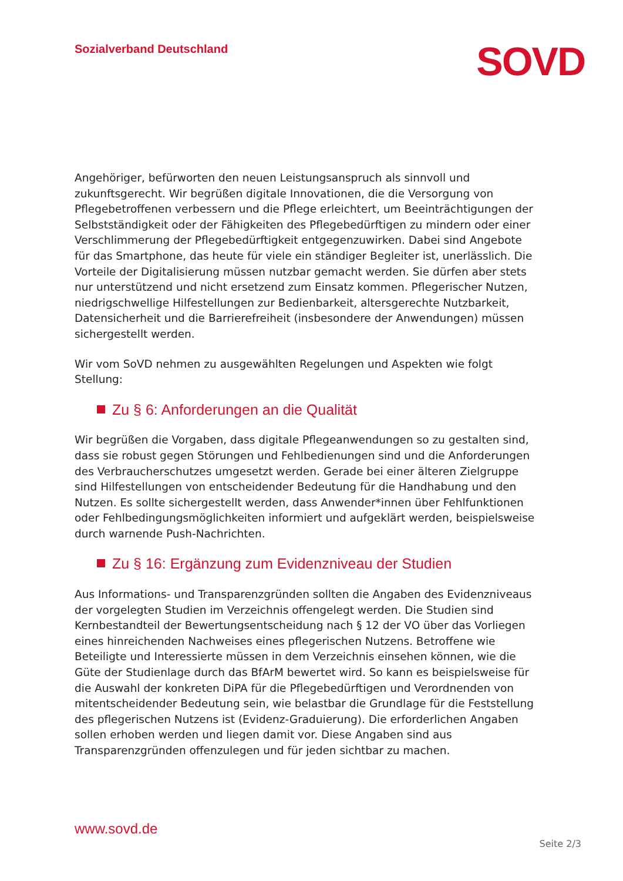Sozialverband Deutschland
SOVD
Angehöriger, befürworten den neuen Leistungsanspruch als sinnvoll und zukunftsgerecht. Wir begrüßen digitale Innovationen, die die Versorgung von Pflegebetroffenen verbessern und die Pflege erleichtert, um Beeinträchtigungen der Selbstständigkeit oder der Fähigkeiten des Pflegebedürftigen zu mindern oder einer Verschlimmerung der Pflegebedürftigkeit entgegenzuwirken. Dabei sind Angebote für das Smartphone, das heute für viele ein ständiger Begleiter ist, unerlässlich. Die Vorteile der Digitalisierung müssen nutzbar gemacht werden. Sie dürfen aber stets nur unterstützend und nicht ersetzend zum Einsatz kommen. Pflegerischer Nutzen, niedrigschwellige Hilfestellungen zur Bedienbarkeit, altersgerechte Nutzbarkeit, Datensicherheit und die Barrierefreiheit (insbesondere der Anwendungen) müssen sichergestellt werden.
Wir vom SoVD nehmen zu ausgewählten Regelungen und Aspekten wie folgt Stellung:
Zu § 6: Anforderungen an die Qualität
Wir begrüßen die Vorgaben, dass digitale Pflegeanwendungen so zu gestalten sind, dass sie robust gegen Störungen und Fehlbedienungen sind und die Anforderungen des Verbraucherschutzes umgesetzt werden. Gerade bei einer älteren Zielgruppe sind Hilfestellungen von entscheidender Bedeutung für die Handhabung und den Nutzen. Es sollte sichergestellt werden, dass Anwender*innen über Fehlfunktionen oder Fehlbedingungsmöglichkeiten informiert und aufgeklärt werden, beispielsweise durch warnende Push-Nachrichten.
Zu § 16: Ergänzung zum Evidenzniveau der Studien
Aus Informations- und Transparenzgründen sollten die Angaben des Evidenzniveaus der vorgelegten Studien im Verzeichnis offengelegt werden. Die Studien sind Kernbestandteil der Bewertungsentscheidung nach § 12 der VO über das Vorliegen eines hinreichenden Nachweises eines pflegerischen Nutzens. Betroffene wie Beteiligte und Interessierte müssen in dem Verzeichnis einsehen können, wie die Güte der Studienlage durch das BfArM bewertet wird. So kann es beispielsweise für die Auswahl der konkreten DiPA für die Pflegebedürftigen und Verordnenden von mitentscheidender Bedeutung sein, wie belastbar die Grundlage für die Feststellung des pflegerischen Nutzens ist (Evidenz-Graduierung). Die erforderlichen Angaben sollen erhoben werden und liegen damit vor. Diese Angaben sind aus Transparenzgründen offenzulegen und für jeden sichtbar zu machen.
www.sovd.de
Seite 2/3